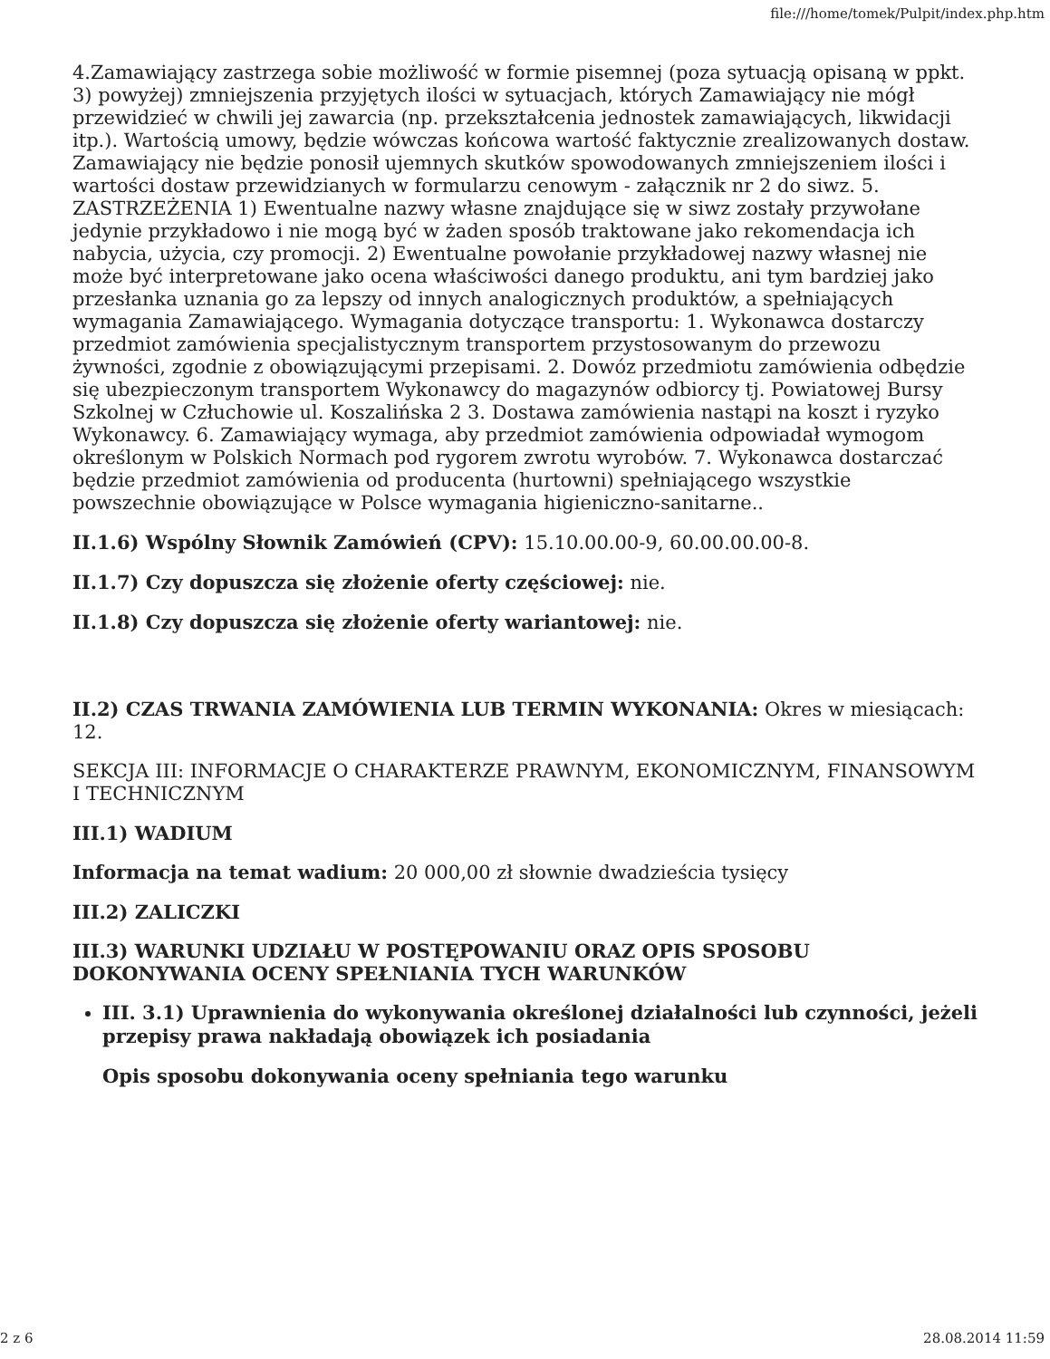file:///home/tomek/Pulpit/index.php.htm
4.Zamawiający zastrzega sobie możliwość w formie pisemnej (poza sytuacją opisaną w ppkt. 3) powyżej) zmniejszenia przyjętych ilości w sytuacjach, których Zamawiający nie mógł przewidzieć w chwili jej zawarcia (np. przekształcenia jednostek zamawiających, likwidacji itp.). Wartością umowy, będzie wówczas końcowa wartość faktycznie zrealizowanych dostaw. Zamawiający nie będzie ponosił ujemnych skutków spowodowanych zmniejszeniem ilości i wartości dostaw przewidzianych w formularzu cenowym - załącznik nr 2 do siwz. 5. ZASTRZEŻENIA 1) Ewentualne nazwy własne znajdujące się w siwz zostały przywołane jedynie przykładowo i nie mogą być w żaden sposób traktowane jako rekomendacja ich nabycia, użycia, czy promocji. 2) Ewentualne powołanie przykładowej nazwy własnej nie może być interpretowane jako ocena właściwości danego produktu, ani tym bardziej jako przesłanka uznania go za lepszy od innych analogicznych produktów, a spełniających wymagania Zamawiającego. Wymagania dotyczące transportu: 1. Wykonawca dostarczy przedmiot zamówienia specjalistycznym transportem przystosowanym do przewozu żywności, zgodnie z obowiązującymi przepisami. 2. Dowóz przedmiotu zamówienia odbędzie się ubezpieczonym transportem Wykonawcy do magazynów odbiorcy tj. Powiatowej Bursy Szkolnej w Człuchowie ul. Koszalińska 2 3. Dostawa zamówienia nastąpi na koszt i ryzyko Wykonawcy. 6. Zamawiający wymaga, aby przedmiot zamówienia odpowiadał wymogom określonym w Polskich Normach pod rygorem zwrotu wyrobów. 7. Wykonawca dostarczać będzie przedmiot zamówienia od producenta (hurtowni) spełniającego wszystkie powszechnie obowiązujące w Polsce wymagania higieniczno-sanitarne..
II.1.6) Wspólny Słownik Zamówień (CPV): 15.10.00.00-9, 60.00.00.00-8.
II.1.7) Czy dopuszcza się złożenie oferty częściowej: nie.
II.1.8) Czy dopuszcza się złożenie oferty wariantowej: nie.
II.2) CZAS TRWANIA ZAMÓWIENIA LUB TERMIN WYKONANIA: Okres w miesiącach: 12.
SEKCJA III: INFORMACJE O CHARAKTERZE PRAWNYM, EKONOMICZNYM, FINANSOWYM I TECHNICZNYM
III.1) WADIUM
Informacja na temat wadium: 20 000,00 zł słownie dwadzieścia tysięcy
III.2) ZALICZKI
III.3) WARUNKI UDZIAŁU W POSTĘPOWANIU ORAZ OPIS SPOSOBU DOKONYWANIA OCENY SPEŁNIANIA TYCH WARUNKÓW
III. 3.1) Uprawnienia do wykonywania określonej działalności lub czynności, jeżeli przepisy prawa nakładają obowiązek ich posiadania
Opis sposobu dokonywania oceny spełniania tego warunku
2 z 6 28.08.2014 11:59